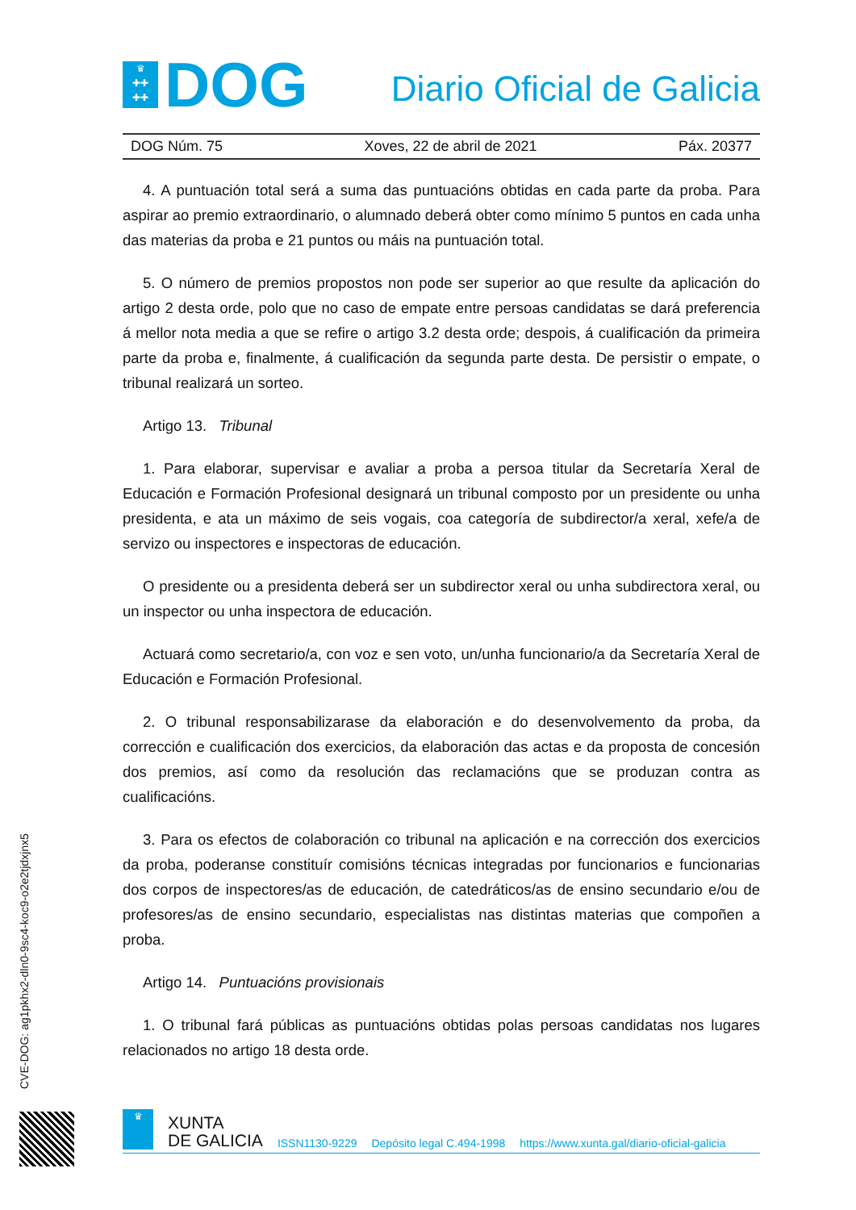♛
✚✚
✚✚
DOG
Diario Oficial de Galicia
DOG Núm. 75 Xoves, 22 de abril de 2021 Páx. 20377
4. A puntuación total será a suma das puntuacións obtidas en cada parte da proba. Para aspirar ao premio extraordinario, o alumnado deberá obter como mínimo 5 puntos en cada unha das materias da proba e 21 puntos ou máis na puntuación total.
5. O número de premios propostos non pode ser superior ao que resulte da aplicación do artigo 2 desta orde, polo que no caso de empate entre persoas candidatas se dará preferencia á mellor nota media a que se refire o artigo 3.2 desta orde; despois, á cualificación da primeira parte da proba e, finalmente, á cualificación da segunda parte desta. De persistir o empate, o tribunal realizará un sorteo.
Artigo 13. Tribunal
1. Para elaborar, supervisar e avaliar a proba a persoa titular da Secretaría Xeral de Educación e Formación Profesional designará un tribunal composto por un presidente ou unha presidenta, e ata un máximo de seis vogais, coa categoría de subdirector/a xeral, xefe/a de servizo ou inspectores e inspectoras de educación.
O presidente ou a presidenta deberá ser un subdirector xeral ou unha subdirectora xeral, ou un inspector ou unha inspectora de educación.
Actuará como secretario/a, con voz e sen voto, un/unha funcionario/a da Secretaría Xeral de Educación e Formación Profesional.
2. O tribunal responsabilizarase da elaboración e do desenvolvemento da proba, da corrección e cualificación dos exercicios, da elaboración das actas e da proposta de concesión dos premios, así como da resolución das reclamacións que se produzan contra as cualificacións.
3. Para os efectos de colaboración co tribunal na aplicación e na corrección dos exercicios da proba, poderanse constituír comisións técnicas integradas por funcionarios e funcionarias dos corpos de inspectores/as de educación, de catedráticos/as de ensino secundario e/ou de profesores/as de ensino secundario, especialistas nas distintas materias que compoñen a proba.
Artigo 14. Puntuacións provisionais
1. O tribunal fará públicas as puntuacións obtidas polas persoas candidatas nos lugares relacionados no artigo 18 desta orde.
CVE-DOG: ag1pkhx2-dln0-9sc4-koc9-o2e2tjdxjnx5
♛
XUNTA
DE GALICIA
ISSN1130-9229 Depósito legal C.494-1998 https://www.xunta.gal/diario-oficial-galicia